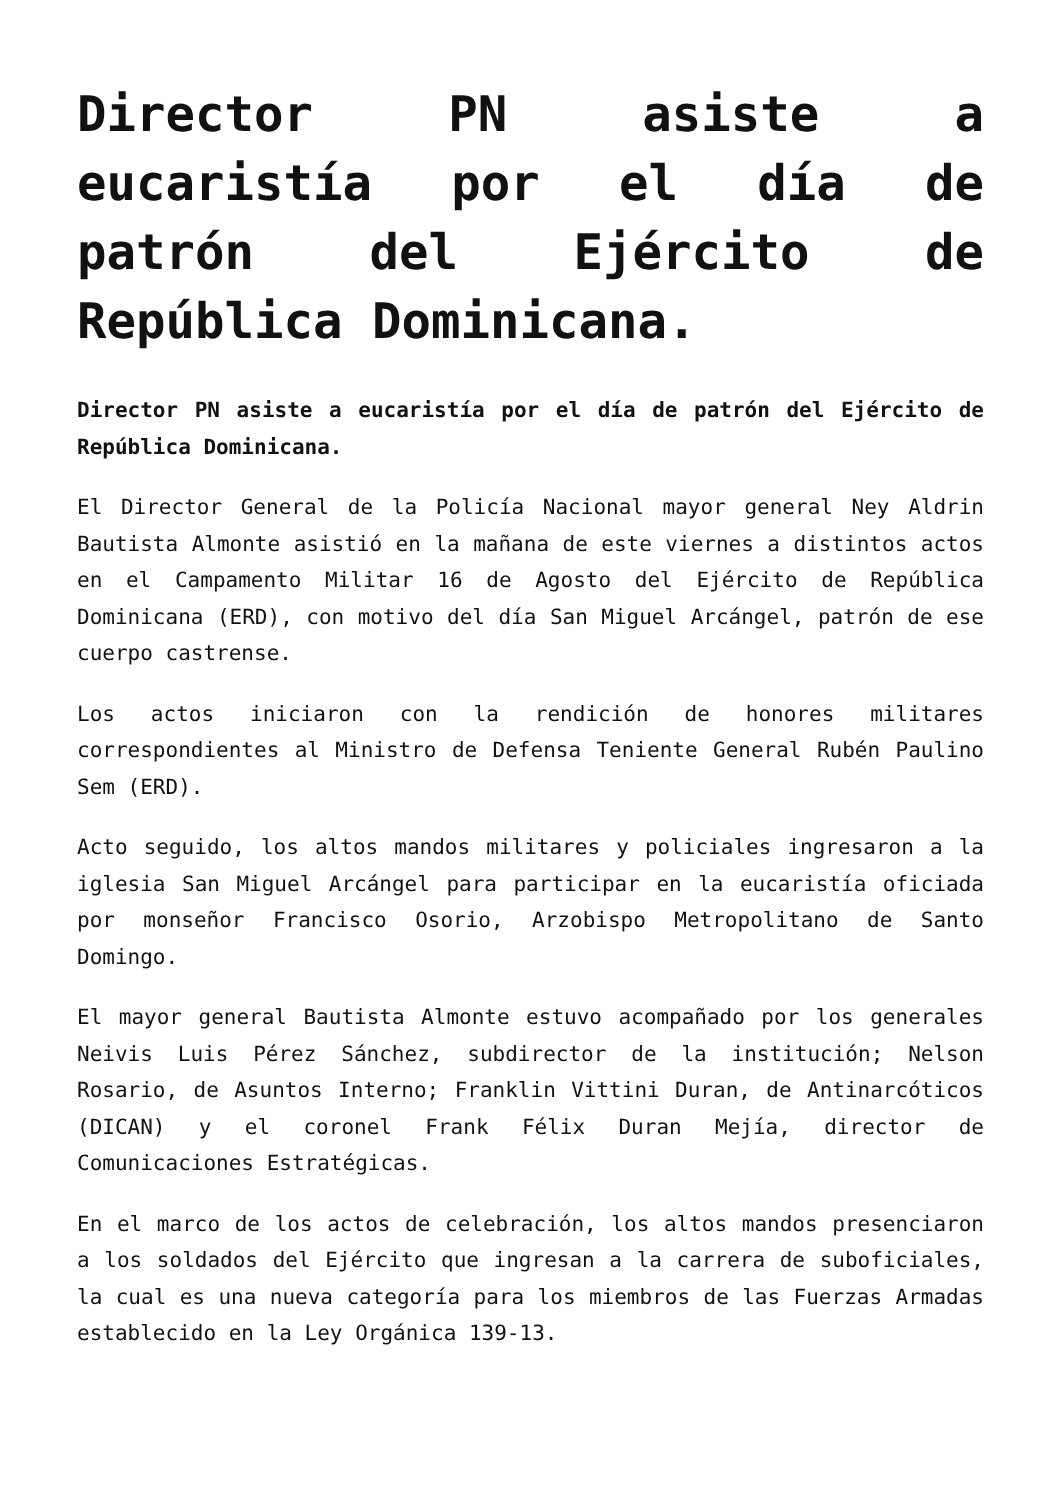Director PN asiste a eucaristía por el día de patrón del Ejército de República Dominicana.
Director PN asiste a eucaristía por el día de patrón del Ejército de República Dominicana.
El Director General de la Policía Nacional mayor general Ney Aldrin Bautista Almonte asistió en la mañana de este viernes a distintos actos en el Campamento Militar 16 de Agosto del Ejército de República Dominicana (ERD), con motivo del día San Miguel Arcángel, patrón de ese cuerpo castrense.
Los actos iniciaron con la rendición de honores militares correspondientes al Ministro de Defensa Teniente General Rubén Paulino Sem (ERD).
Acto seguido, los altos mandos militares y policiales ingresaron a la iglesia San Miguel Arcángel para participar en la eucaristía oficiada por monseñor Francisco Osorio, Arzobispo Metropolitano de Santo Domingo.
El mayor general Bautista Almonte estuvo acompañado por los generales Neivis Luis Pérez Sánchez, subdirector de la institución; Nelson Rosario, de Asuntos Interno; Franklin Vittini Duran, de Antinarcóticos (DICAN) y el coronel Frank Félix Duran Mejía, director de Comunicaciones Estratégicas.
En el marco de los actos de celebración, los altos mandos presenciaron a los soldados del Ejército que ingresan a la carrera de suboficiales, la cual es una nueva categoría para los miembros de las Fuerzas Armadas establecido en la Ley Orgánica 139-13.